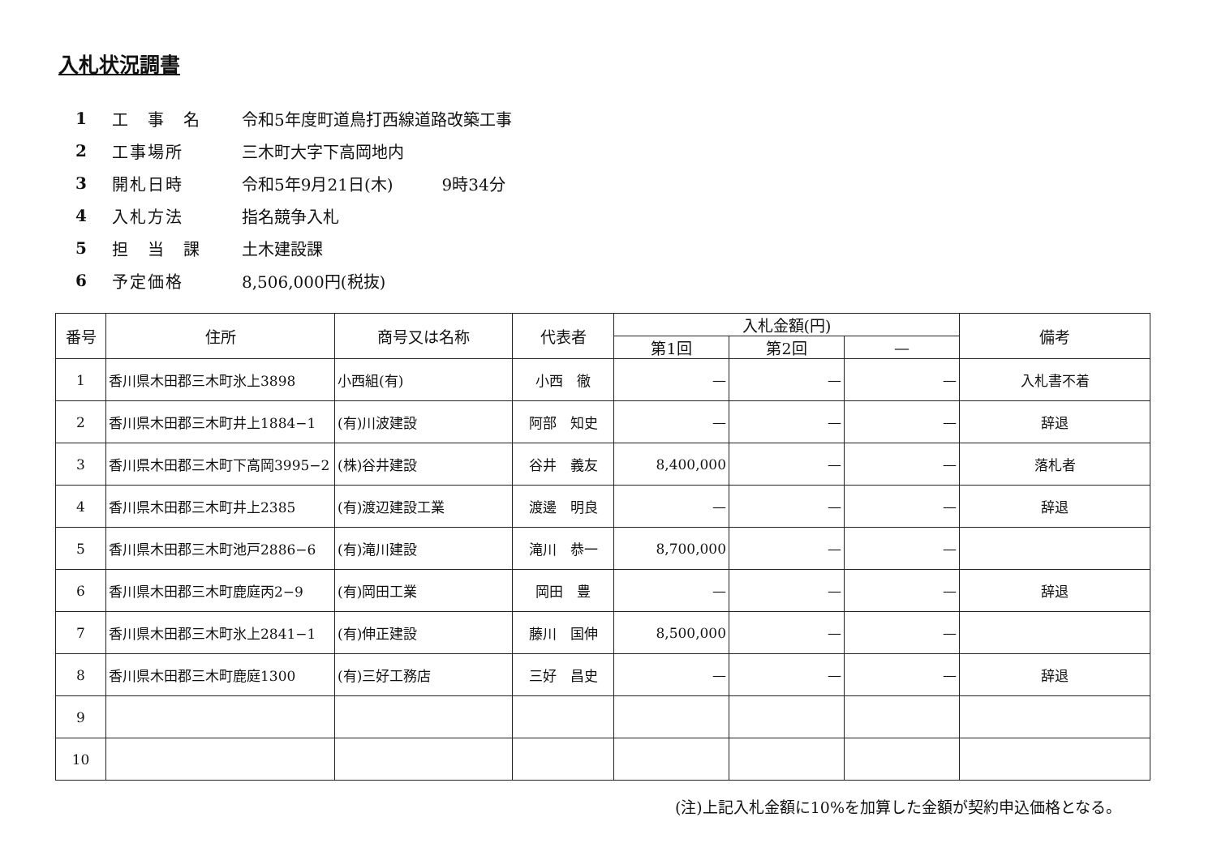入札状況調書
1 工　事　名 令和5年度町道鳥打西線道路改築工事
2 工事場所 三木町大字下高岡地内
3 開札日時 令和5年9月21日(木)　　　9時34分
4 入札方法 指名競争入札
5 担　当　課 土木建設課
6 予定価格 8,506,000円(税抜)
| 番号 | 住所 | 商号又は名称 | 代表者 | 入札金額(円) | | | 備考 |
| --- | --- | --- | --- | --- | --- | --- | --- |
| | | | | 第1回 | 第2回 | — | |
| 1 | 香川県木田郡三木町氷上3898 | 小西組(有) | 小西 徹 | — | — | — | 入札書不着 |
| 2 | 香川県木田郡三木町井上1884−1 | (有)川波建設 | 阿部 知史 | — | — | — | 辞退 |
| 3 | 香川県木田郡三木町下高岡3995−2 | (株)谷井建設 | 谷井 義友 | 8,400,000 | — | — | 落札者 |
| 4 | 香川県木田郡三木町井上2385 | (有)渡辺建設工業 | 渡邊 明良 | — | — | — | 辞退 |
| 5 | 香川県木田郡三木町池戸2886−6 | (有)滝川建設 | 滝川 恭一 | 8,700,000 | — | — | |
| 6 | 香川県木田郡三木町鹿庭丙2−9 | (有)岡田工業 | 岡田 豊 | — | — | — | 辞退 |
| 7 | 香川県木田郡三木町氷上2841−1 | (有)伸正建設 | 藤川 国伸 | 8,500,000 | — | — | |
| 8 | 香川県木田郡三木町鹿庭1300 | (有)三好工務店 | 三好 昌史 | — | — | — | 辞退 |
| 9 | | | | | | | |
| 10 | | | | | | | |
(注)上記入札金額に10%を加算した金額が契約申込価格となる。